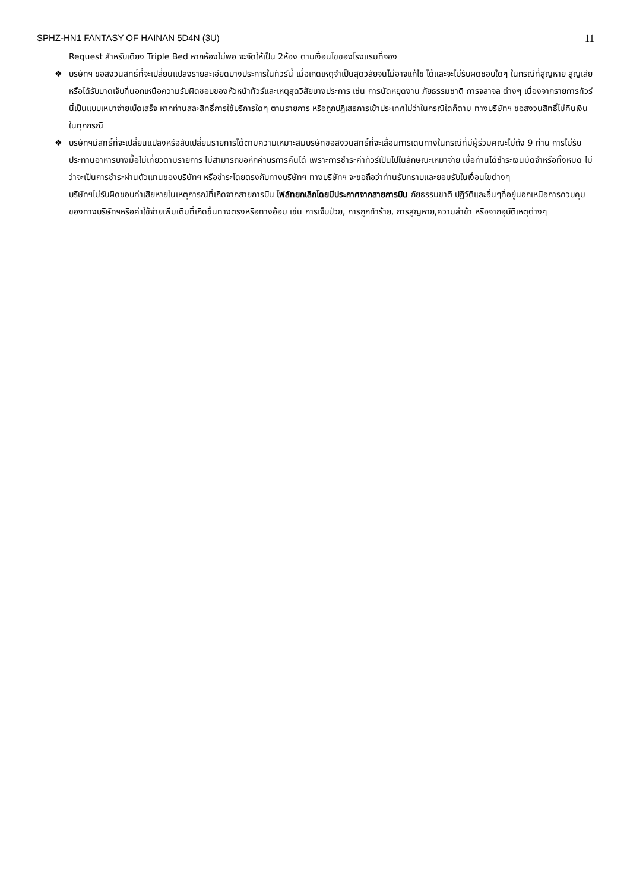SPHZ-HN1 FANTASY OF HAINAN 5D4N (3U) 11
Request สำหรับเตียง Triple Bed หากห้องไม่พอ จะจัดให้เป็น 2ห้อง ตามเงื่อนไขของโรงแรมที่จอง
❖ บริษัทฯ ขอสงวนสิทธิ์ที่จะเปลี่ยนแปลงรายละเอียดบางประการในทัวร์นี้ เมื่อเกิดเหตุจำเป็นสุดวิสัยจนไม่อาจแก้ไข ได้และจะไม่รับผิดชอบใดๆ ในกรณีที่สูญหาย สูญเสียหรือได้รับบาดเจ็บที่นอกเหนือความรับผิดชอบของหัวหน้าทัวร์และเหตุสุดวิสัยบางประการ เช่น การนัดหยุดงาน ภัยธรรมชาติ การจลาจล ต่างๆ เนื่องจากรายการทัวร์นี้เป็นแบบเหมาจ่ายเบ็ดเสร็จ หากท่านสละสิทธิ์การใช้บริการใดๆ ตามรายการ หรือถูกปฏิเสธการเข้าประเทศไม่ว่าในกรณีใดก็ตาม ทางบริษัทฯ ขอสงวนสิทธิ์ไม่คืนเงินในทุกกรณี
❖ บริษัทฯมีสิทธิ์ที่จะเปลี่ยนแปลงหรือสับเปลี่ยนรายการได้ตามความเหมาะสมบริษัทขอสงวนสิทธิ์ที่จะเลื่อนการเดินทางในกรณีที่มีผู้ร่วมคณะไม่ถึง 9 ท่าน การไม่รับประทานอาหารบางมื้อไม่เที่ยวตามรายการ ไม่สามารถขอหักค่าบริการคืนได้ เพราะการชำระค่าทัวร์เป็นไปในลักษณะเหมาจ่าย เมื่อท่านได้ชำระเงินมัดจำหรือทั้งหมด ไม่ว่าจะเป็นการชำระผ่านตัวแทนของบริษัทฯ หรือชำระโดยตรงกับทางบริษัทฯ ทางบริษัทฯ จะขอถือว่าท่านรับทราบและยอมรับในเงื่อนไขต่างๆ
บริษัทฯไม่รับผิดชอบค่าเสียหายในเหตุการณ์ที่เกิดจากสายการบิน ไฟล์ทยกเลิกโดยมีประกาศจากสายการบิน ภัยธรรมชาติ ปฏิวัติและอื่นๆที่อยู่นอกเหนือการควบคุมของทางบริษัทฯหรือค่าใช้จ่ายเพิ่มเติมที่เกิดขึ้นทางตรงหรือทางอ้อม เช่น การเจ็บป่วย, การถูกทำร้าย, การสูญหาย,ความล่าช้า หรือจากอุบัติเหตุต่างๆ